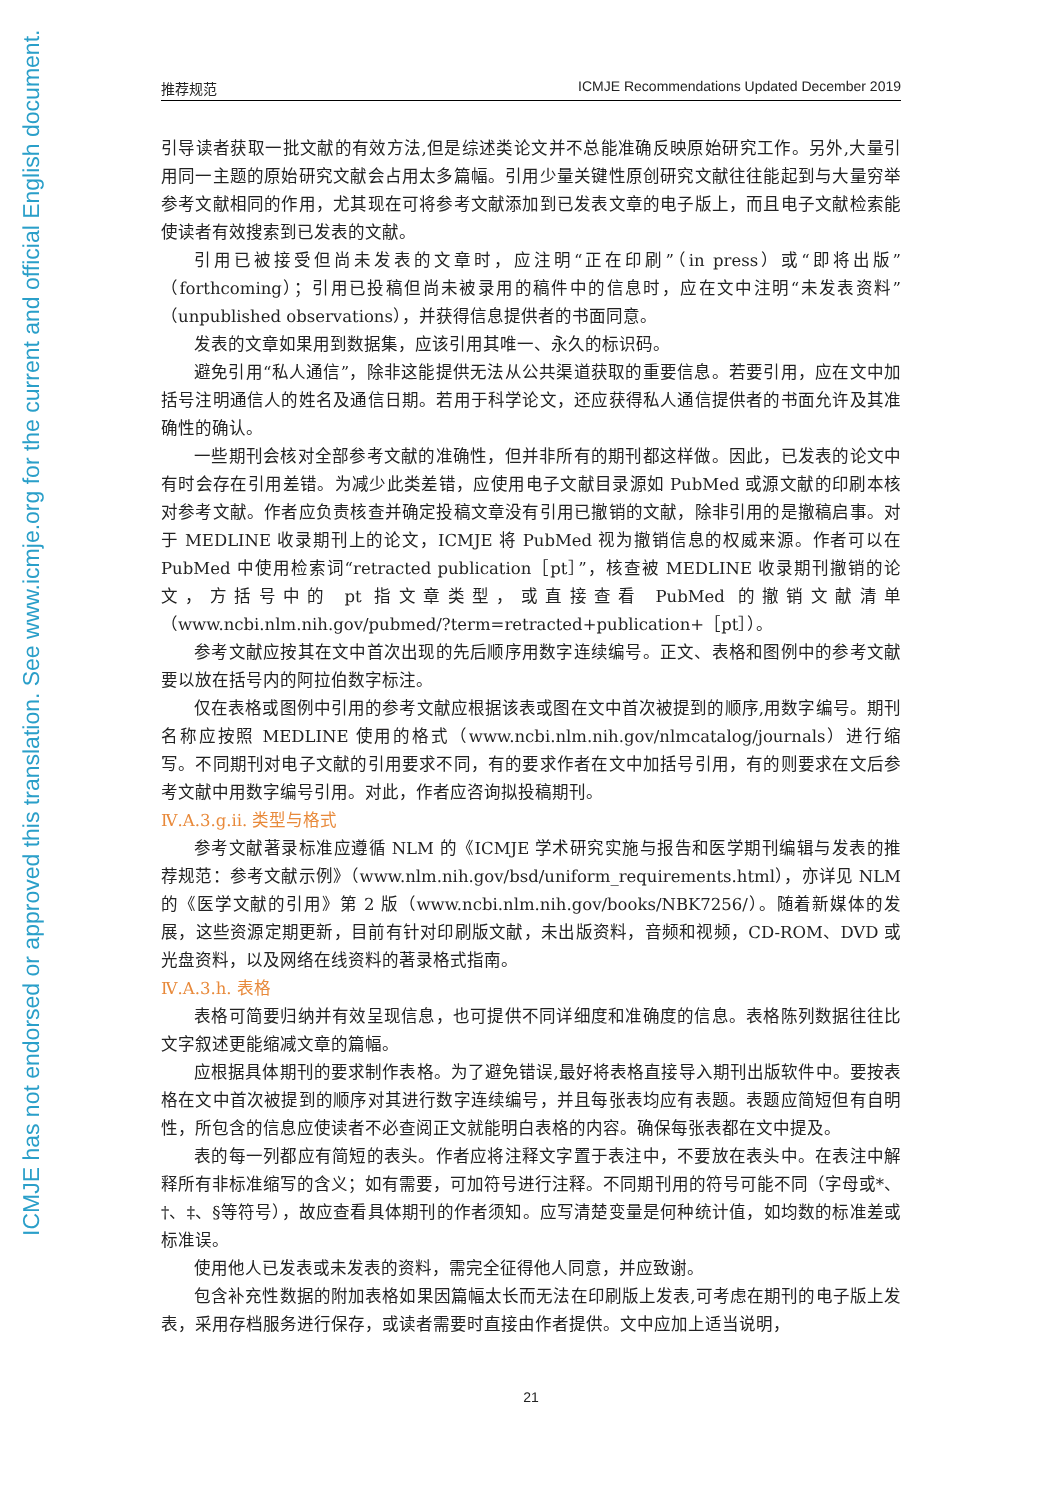ICMJE has not endorsed or approved this translation. See www.icmje.org for the current and official English document.
推荐规范 ICMJE Recommendations Updated December 2019
引导读者获取一批文献的有效方法,但是综述类论文并不总能准确反映原始研究工作。另外,大量引用同一主题的原始研究文献会占用太多篇幅。引用少量关键性原创研究文献往往能起到与大量穷举参考文献相同的作用，尤其现在可将参考文献添加到已发表文章的电子版上，而且电子文献检索能使读者有效搜索到已发表的文献。
引用已被接受但尚未发表的文章时，应注明“正在印刷”（in press）或“即将出版”（forthcoming）；引用已投稿但尚未被录用的稿件中的信息时，应在文中注明“未发表资料”（unpublished observations），并获得信息提供者的书面同意。
发表的文章如果用到数据集，应该引用其唯一、永久的标识码。
避免引用“私人通信”，除非这能提供无法从公共渠道获取的重要信息。若要引用，应在文中加括号注明通信人的姓名及通信日期。若用于科学论文，还应获得私人通信提供者的书面允许及其准确性的确认。
一些期刊会核对全部参考文献的准确性，但并非所有的期刊都这样做。因此，已发表的论文中有时会存在引用差错。为减少此类差错，应使用电子文献目录源如 PubMed 或源文献的印刷本核对参考文献。作者应负责核查并确定投稿文章没有引用已撤销的文献，除非引用的是撤稿启事。对于 MEDLINE 收录期刊上的论文，ICMJE 将 PubMed 视为撤销信息的权威来源。作者可以在 PubMed 中使用检索词“retracted publication［pt］”，核查被 MEDLINE 收录期刊撤销的论文，方括号中的 pt 指文章类型，或直接查看 PubMed 的撤销文献清单（www.ncbi.nlm.nih.gov/pubmed/?term=retracted+publication+［pt］）。
参考文献应按其在文中首次出现的先后顺序用数字连续编号。正文、表格和图例中的参考文献要以放在括号内的阿拉伯数字标注。
仅在表格或图例中引用的参考文献应根据该表或图在文中首次被提到的顺序,用数字编号。期刊名称应按照 MEDLINE 使用的格式（www.ncbi.nlm.nih.gov/nlmcatalog/journals）进行缩写。不同期刊对电子文献的引用要求不同，有的要求作者在文中加括号引用，有的则要求在文后参考文献中用数字编号引用。对此，作者应咨询拟投稿期刊。
Ⅳ.A.3.g.ii. 类型与格式
参考文献著录标准应遵循 NLM 的《ICMJE 学术研究实施与报告和医学期刊编辑与发表的推荐规范：参考文献示例》（www.nlm.nih.gov/bsd/uniform_requirements.html），亦详见 NLM 的《医学文献的引用》第 2 版（www.ncbi.nlm.nih.gov/books/NBK7256/）。随着新媒体的发展，这些资源定期更新，目前有针对印刷版文献，未出版资料，音频和视频，CD-ROM、DVD 或光盘资料，以及网络在线资料的著录格式指南。
Ⅳ.A.3.h. 表格
表格可简要归纳并有效呈现信息，也可提供不同详细度和准确度的信息。表格陈列数据往往比文字叙述更能缩减文章的篇幅。
应根据具体期刊的要求制作表格。为了避免错误,最好将表格直接导入期刊出版软件中。要按表格在文中首次被提到的顺序对其进行数字连续编号，并且每张表均应有表题。表题应简短但有自明性，所包含的信息应使读者不必查阅正文就能明白表格的内容。确保每张表都在文中提及。
表的每一列都应有简短的表头。作者应将注释文字置于表注中，不要放在表头中。在表注中解释所有非标准缩写的含义；如有需要，可加符号进行注释。不同期刊用的符号可能不同（字母或*、†、‡、§等符号），故应查看具体期刊的作者须知。应写清楚变量是何种统计值，如均数的标准差或标准误。
使用他人已发表或未发表的资料，需完全征得他人同意，并应致谢。
包含补充性数据的附加表格如果因篇幅太长而无法在印刷版上发表,可考虑在期刊的电子版上发表，采用存档服务进行保存，或读者需要时直接由作者提供。文中应加上适当说明，
21